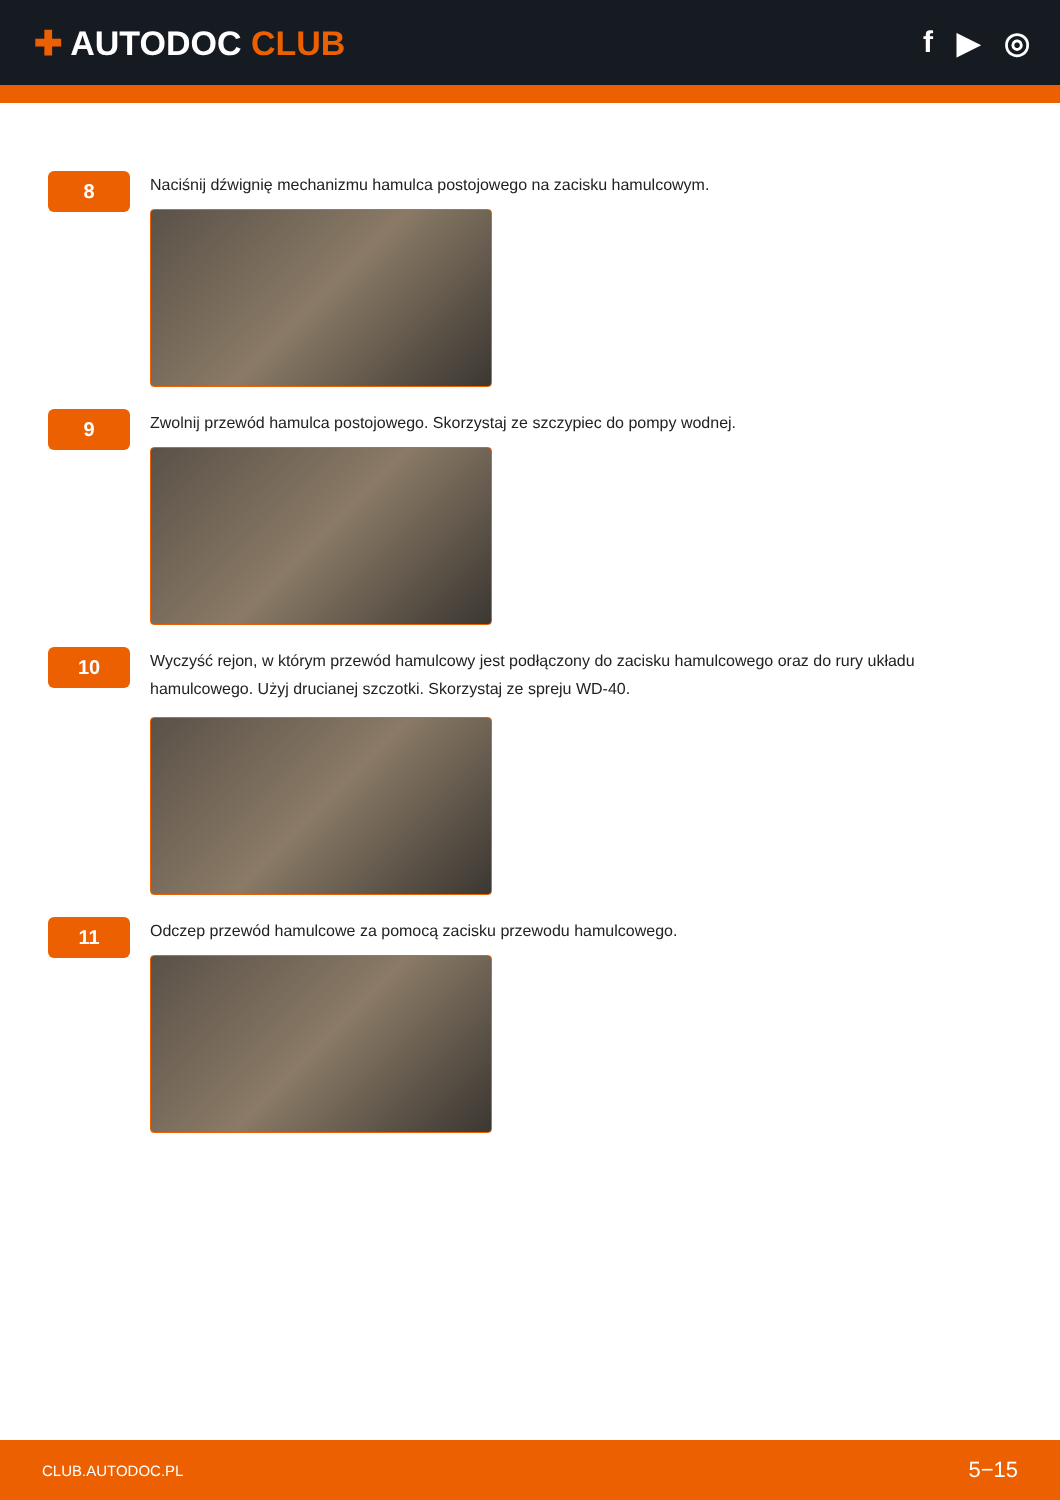✚ AUTODOC CLUB f ▶ ◎
8
Naciśnij dźwignię mechanizmu hamulca postojowego na zacisku hamulcowym.
9
Zwolnij przewód hamulca postojowego. Skorzystaj ze szczypiec do pompy wodnej.
10
Wyczyść rejon, w którym przewód hamulcowy jest podłączony do zacisku hamulcowego oraz do rury układu hamulcowego. Użyj drucianej szczotki. Skorzystaj ze spreju WD-40.
11
Odczep przewód hamulcowe za pomocą zacisku przewodu hamulcowego.
CLUB.AUTODOC.PL 5−15